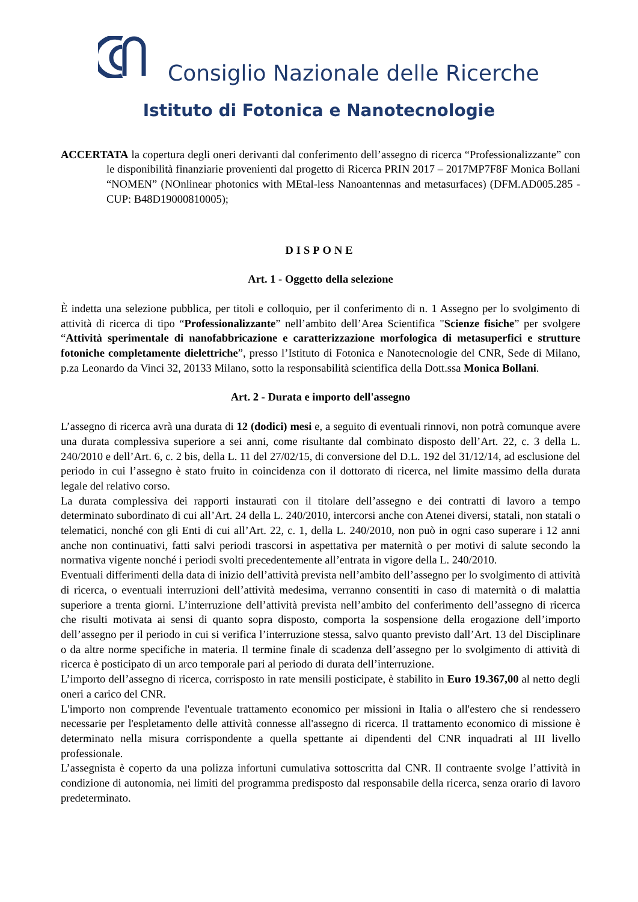Consiglio Nazionale delle Ricerche
Istituto di Fotonica e Nanotecnologie
ACCERTATA la copertura degli oneri derivanti dal conferimento dell’assegno di ricerca “Professionalizzante” con le disponibilità finanziarie provenienti dal progetto di Ricerca PRIN 2017 – 2017MP7F8F Monica Bollani “NOMEN” (NOnlinear photonics with MEtal-less Nanoantennas and metasurfaces) (DFM.AD005.285 - CUP: B48D19000810005);
DISPONE
Art. 1 - Oggetto della selezione
È indetta una selezione pubblica, per titoli e colloquio, per il conferimento di n. 1 Assegno per lo svolgimento di attività di ricerca di tipo “Professionalizzante” nell’ambito dell’Area Scientifica "Scienze fisiche” per svolgere “Attività sperimentale di nanofabbricazione e caratterizzazione morfologica di metasuperfici e strutture fotoniche completamente dielettriche”, presso l’Istituto di Fotonica e Nanotecnologie del CNR, Sede di Milano, p.za Leonardo da Vinci 32, 20133 Milano, sotto la responsabilità scientifica della Dott.ssa Monica Bollani.
Art. 2 - Durata e importo dell'assegno
L’assegno di ricerca avrà una durata di 12 (dodici) mesi e, a seguito di eventuali rinnovi, non potrà comunque avere una durata complessiva superiore a sei anni, come risultante dal combinato disposto dell’Art. 22, c. 3 della L. 240/2010 e dell’Art. 6, c. 2 bis, della L. 11 del 27/02/15, di conversione del D.L. 192 del 31/12/14, ad esclusione del periodo in cui l’assegno è stato fruito in coincidenza con il dottorato di ricerca, nel limite massimo della durata legale del relativo corso.
La durata complessiva dei rapporti instaurati con il titolare dell’assegno e dei contratti di lavoro a tempo determinato subordinato di cui all’Art. 24 della L. 240/2010, intercorsi anche con Atenei diversi, statali, non statali o telematici, nonché con gli Enti di cui all’Art. 22, c. 1, della L. 240/2010, non può in ogni caso superare i 12 anni anche non continuativi, fatti salvi periodi trascorsi in aspettativa per maternità o per motivi di salute secondo la normativa vigente nonché i periodi svolti precedentemente all’entrata in vigore della L. 240/2010.
Eventuali differimenti della data di inizio dell’attività prevista nell’ambito dell’assegno per lo svolgimento di attività di ricerca, o eventuali interruzioni dell’attività medesima, verranno consentiti in caso di maternità o di malattia superiore a trenta giorni. L’interruzione dell’attività prevista nell’ambito del conferimento dell’assegno di ricerca che risulti motivata ai sensi di quanto sopra disposto, comporta la sospensione della erogazione dell’importo dell’assegno per il periodo in cui si verifica l’interruzione stessa, salvo quanto previsto dall’Art. 13 del Disciplinare o da altre norme specifiche in materia. Il termine finale di scadenza dell’assegno per lo svolgimento di attività di ricerca è posticipato di un arco temporale pari al periodo di durata dell’interruzione.
L’importo dell’assegno di ricerca, corrisposto in rate mensili posticipate, è stabilito in Euro 19.367,00 al netto degli oneri a carico del CNR.
L'importo non comprende l'eventuale trattamento economico per missioni in Italia o all'estero che si rendessero necessarie per l'espletamento delle attività connesse all'assegno di ricerca. Il trattamento economico di missione è determinato nella misura corrispondente a quella spettante ai dipendenti del CNR inquadrati al III livello professionale.
L’assegnista è coperto da una polizza infortuni cumulativa sottoscritta dal CNR. Il contraente svolge l’attività in condizione di autonomia, nei limiti del programma predisposto dal responsabile della ricerca, senza orario di lavoro predeterminato.